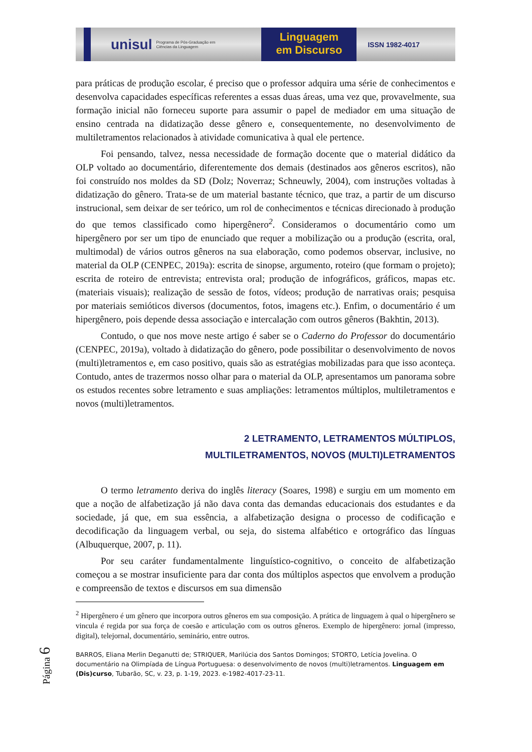unisul Programa de Pós-Graduação em Ciências da Linguagem
Linguagem
em Discurso
ISSN 1982-4017
para práticas de produção escolar, é preciso que o professor adquira uma série de conhecimentos e desenvolva capacidades específicas referentes a essas duas áreas, uma vez que, provavelmente, sua formação inicial não forneceu suporte para assumir o papel de mediador em uma situação de ensino centrada na didatização desse gênero e, consequentemente, no desenvolvimento de multiletramentos relacionados à atividade comunicativa à qual ele pertence.
Foi pensando, talvez, nessa necessidade de formação docente que o material didático da OLP voltado ao documentário, diferentemente dos demais (destinados aos gêneros escritos), não foi construído nos moldes da SD (Dolz; Noverraz; Schneuwly, 2004), com instruções voltadas à didatização do gênero. Trata-se de um material bastante técnico, que traz, a partir de um discurso instrucional, sem deixar de ser teórico, um rol de conhecimentos e técnicas direcionado à produção do que temos classificado como hipergênero<sup>2</sup>. Consideramos o documentário como um hipergênero por ser um tipo de enunciado que requer a mobilização ou a produção (escrita, oral, multimodal) de vários outros gêneros na sua elaboração, como podemos observar, inclusive, no material da OLP (CENPEC, 2019a): escrita de sinopse, argumento, roteiro (que formam o projeto); escrita de roteiro de entrevista; entrevista oral; produção de infográficos, gráficos, mapas etc. (materiais visuais); realização de sessão de fotos, vídeos; produção de narrativas orais; pesquisa por materiais semióticos diversos (documentos, fotos, imagens etc.). Enfim, o documentário é um hipergênero, pois depende dessa associação e intercalação com outros gêneros (Bakhtin, 2013).
Contudo, o que nos move neste artigo é saber se o Caderno do Professor do documentário (CENPEC, 2019a), voltado à didatização do gênero, pode possibilitar o desenvolvimento de novos (multi)letramentos e, em caso positivo, quais são as estratégias mobilizadas para que isso aconteça. Contudo, antes de trazermos nosso olhar para o material da OLP, apresentamos um panorama sobre os estudos recentes sobre letramento e suas ampliações: letramentos múltiplos, multiletramentos e novos (multi)letramentos.
2 LETRAMENTO, LETRAMENTOS MÚLTIPLOS,
MULTILETRAMENTOS, NOVOS (MULTI)LETRAMENTOS
O termo letramento deriva do inglês literacy (Soares, 1998) e surgiu em um momento em que a noção de alfabetização já não dava conta das demandas educacionais dos estudantes e da sociedade, já que, em sua essência, a alfabetização designa o processo de codificação e decodificação da linguagem verbal, ou seja, do sistema alfabético e ortográfico das línguas (Albuquerque, 2007, p. 11).
Por seu caráter fundamentalmente linguístico-cognitivo, o conceito de alfabetização começou a se mostrar insuficiente para dar conta dos múltiplos aspectos que envolvem a produção e compreensão de textos e discursos em sua dimensão
<sup>2</sup> Hipergênero é um gênero que incorpora outros gêneros em sua composição. A prática de linguagem à qual o hipergênero se vincula é regida por sua força de coesão e articulação com os outros gêneros. Exemplo de hipergênero: jornal (impresso, digital), telejornal, documentário, seminário, entre outros.
BARROS, Eliana Merlin Deganutti de; STRIQUER, Marilúcia dos Santos Domingos; STORTO, Letícia Jovelina. O documentário na Olimpíada de Língua Portuguesa: o desenvolvimento de novos (multi)letramentos. Linguagem em (Dis)curso, Tubarão, SC, v. 23, p. 1-19, 2023. e-1982-4017-23-11.
Página 6